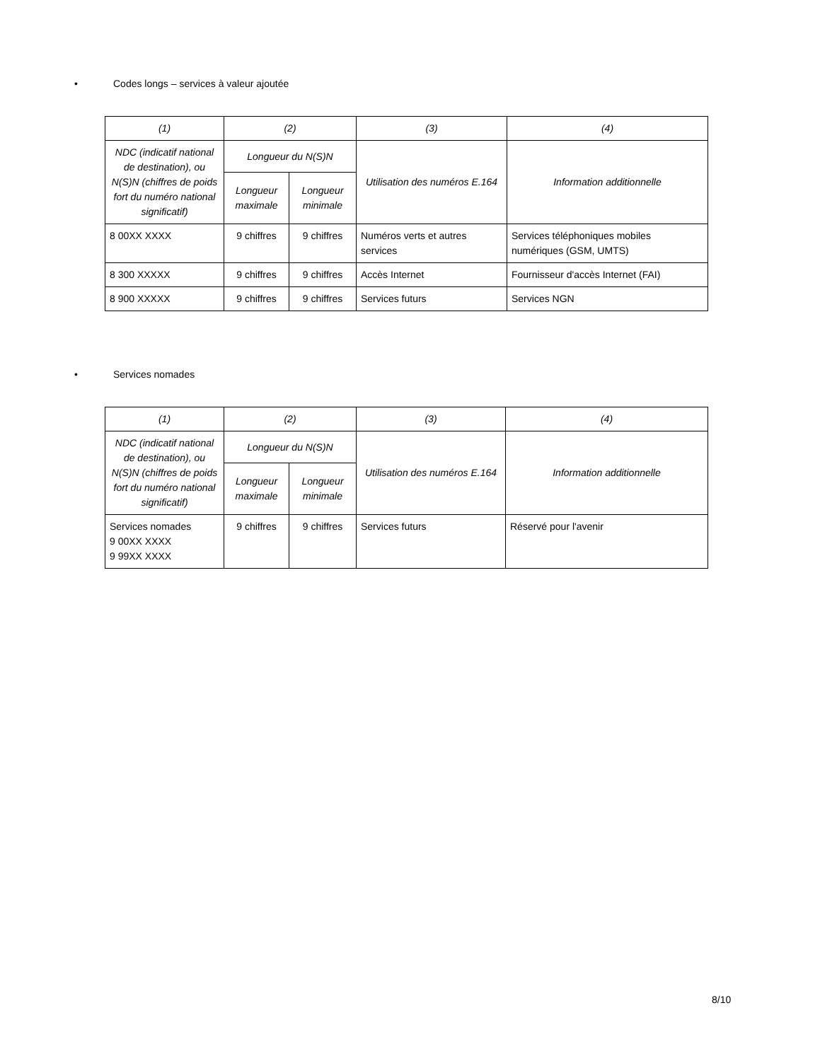• Codes longs – services à valeur ajoutée
| (1) | (2) | | (3) | (4) |
| --- | --- | --- | --- | --- |
| NDC (indicatif national de destination), ou N(S)N (chiffres de poids fort du numéro national significatif) | Longueur du N(S)N | | Utilisation des numéros E.164 | Information additionnelle |
| | Longueur maximale | Longueur minimale | | |
| 8 00XX XXXX | 9 chiffres | 9 chiffres | Numéros verts et autres services | Services téléphoniques mobiles numériques (GSM, UMTS) |
| 8 300 XXXXX | 9 chiffres | 9 chiffres | Accès Internet | Fournisseur d'accès Internet (FAI) |
| 8 900 XXXXX | 9 chiffres | 9 chiffres | Services futurs | Services NGN |
• Services nomades
| (1) | (2) | | (3) | (4) |
| --- | --- | --- | --- | --- |
| NDC (indicatif national de destination), ou N(S)N (chiffres de poids fort du numéro national significatif) | Longueur du N(S)N | | Utilisation des numéros E.164 | Information additionnelle |
| | Longueur maximale | Longueur minimale | | |
| Services nomades 9 00XX XXXX 9 99XX XXXX | 9 chiffres | 9 chiffres | Services futurs | Réservé pour l'avenir |
8/10